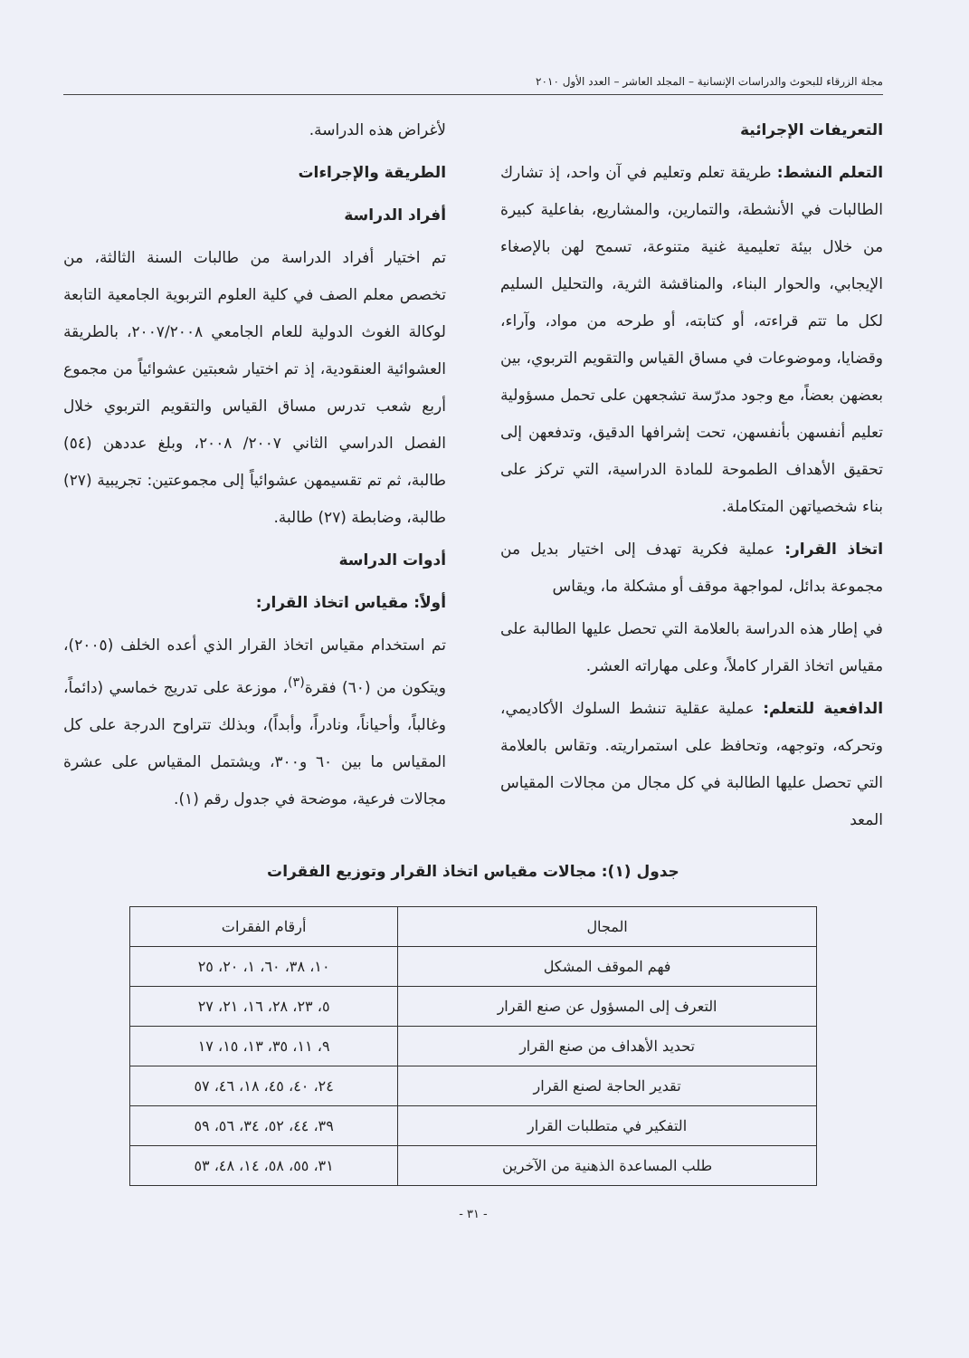مجلة الزرقاء للبحوث والدراسات الإنسانية – المجلد العاشر – العدد الأول ٢٠١٠
التعريفات الإجرائية
التعلم النشط: طريقة تعلم وتعليم في آن واحد، إذ تشارك الطالبات في الأنشطة، والتمارين، والمشاريع، بفاعلية كبيرة من خلال بيئة تعليمية غنية متنوعة، تسمح لهن بالإصغاء الإيجابي، والحوار البناء، والمناقشة الثرية، والتحليل السليم لكل ما تتم قراءته، أو كتابته، أو طرحه من مواد، وآراء، وقضايا، وموضوعات في مساق القياس والتقويم التربوي، بين بعضهن بعضاً، مع وجود مدرّسة تشجعهن على تحمل مسؤولية تعليم أنفسهن بأنفسهن، تحت إشرافها الدقيق، وتدفعهن إلى تحقيق الأهداف الطموحة للمادة الدراسية، التي تركز على بناء شخصياتهن المتكاملة.
اتخاذ القرار: عملية فكرية تهدف إلى اختيار بديل من مجموعة بدائل، لمواجهة موقف أو مشكلة ما، ويقاس
في إطار هذه الدراسة بالعلامة التي تحصل عليها الطالبة على مقياس اتخاذ القرار كاملاً، وعلى مهاراته العشر.
الدافعية للتعلم: عملية عقلية تنشط السلوك الأكاديمي، وتحركه، وتوجهه، وتحافظ على استمراريته. وتقاس بالعلامة التي تحصل عليها الطالبة في كل مجال من مجالات المقياس المعد
لأغراض هذه الدراسة.
الطريقة والإجراءات
أفراد الدراسة
تم اختيار أفراد الدراسة من طالبات السنة الثالثة، من تخصص معلم الصف في كلية العلوم التربوية الجامعية التابعة لوكالة الغوث الدولية للعام الجامعي ٢٠٠٧/٢٠٠٨، بالطريقة العشوائية العنقودية، إذ تم اختيار شعبتين عشوائياً من مجموع أربع شعب تدرس مساق القياس والتقويم التربوي خلال الفصل الدراسي الثاني ٢٠٠٧/ ٢٠٠٨، وبلغ عددهن (٥٤) طالبة، ثم تم تقسيمهن عشوائياً إلى مجموعتين: تجريبية (٢٧) طالبة، وضابطة (٢٧) طالبة.
أدوات الدراسة
أولاً: مقياس اتخاذ القرار:
تم استخدام مقياس اتخاذ القرار الذي أعده الخلف (٢٠٠٥)، ويتكون من (٦٠) فقرة<sup>(٣)</sup>، موزعة على تدريج خماسي (دائماً، وغالباً، وأحياناً، ونادراً، وأبداً)، وبذلك تتراوح الدرجة على كل المقياس ما بين ٦٠ و٣٠٠، ويشتمل المقياس على عشرة مجالات فرعية، موضحة في جدول رقم (١).
جدول (١): مجالات مقياس اتخاذ القرار وتوزيع الفقرات
| المجال | أرقام الفقرات |
| --- | --- |
| فهم الموقف المشكل | ١٠، ٣٨، ٦٠، ١، ٢٠، ٢٥ |
| التعرف إلى المسؤول عن صنع القرار | ٥، ٢٣، ٢٨، ١٦، ٢١، ٢٧ |
| تحديد الأهداف من صنع القرار | ٩، ١١، ٣٥، ١٣، ١٥، ١٧ |
| تقدير الحاجة لصنع القرار | ٢٤، ٤٠، ٤٥، ١٨، ٤٦، ٥٧ |
| التفكير في متطلبات القرار | ٣٩، ٤٤، ٥٢، ٣٤، ٥٦، ٥٩ |
| طلب المساعدة الذهنية من الآخرين | ٣١، ٥٥، ٥٨، ١٤، ٤٨، ٥٣ |
- ٣١ -